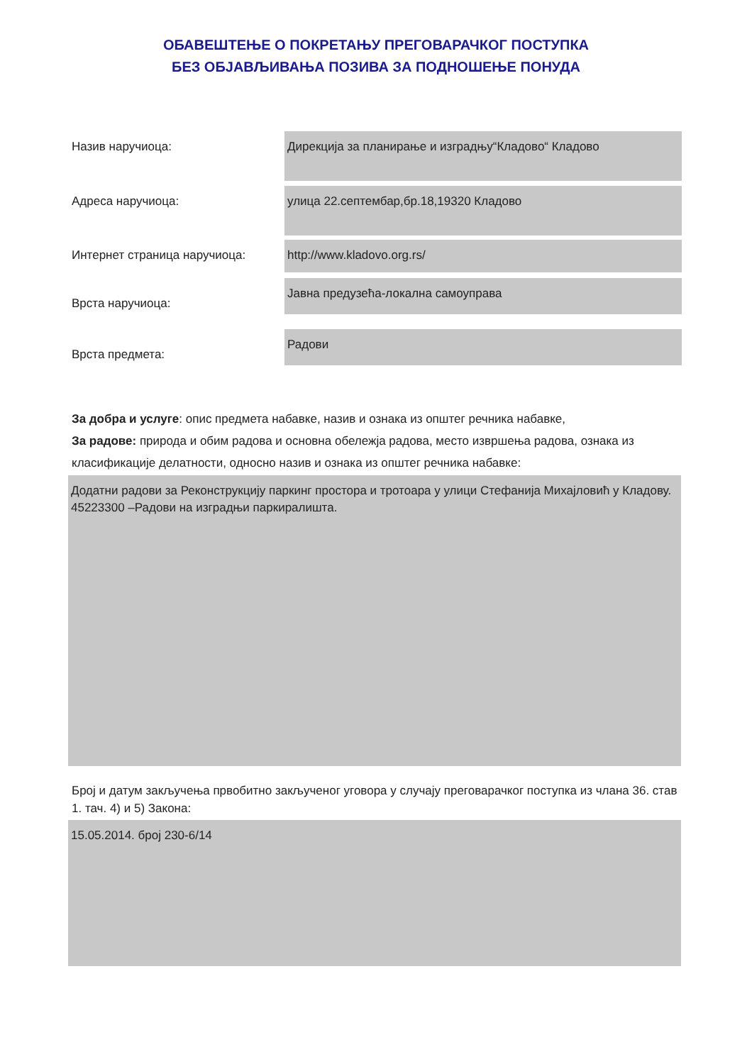ОБАВЕШТЕЊЕ О ПОКРЕТАЊУ ПРЕГОВАРАЧКОГ ПОСТУПКА
БЕЗ ОБЈАВЉИВАЊА ПОЗИВА ЗА ПОДНОШЕЊЕ ПОНУДА
Назив наручиоца:
Дирекција за планирање и изградњу“Кладово“ Кладово
Адреса наручиоца:
улица 22.септембар,бр.18,19320 Кладово
Интернет страница наручиоца:
http://www.kladovo.org.rs/
Врста наручиоца:
Јавна предузећа-локална самоуправа
Врста предмета:
Радови
За добра и услуге: опис предмета набавке, назив и ознака из општег речника набавке,
За радове: природа и обим радова и основна обележја радова, место извршења радова, ознака из класификације делатности, односно назив и ознака из општег речника набавке:
Додатни радови за Реконструкцију паркинг простора и тротоара у улици Стефанија Михајловић у Кладову.
45223300 –Радови на изградњи паркиралишта.
Број и датум закључења првобитно закљученог уговора у случају преговарачког поступка из члана 36. став 1. тач. 4) и 5) Закона:
15.05.2014. број 230-6/14